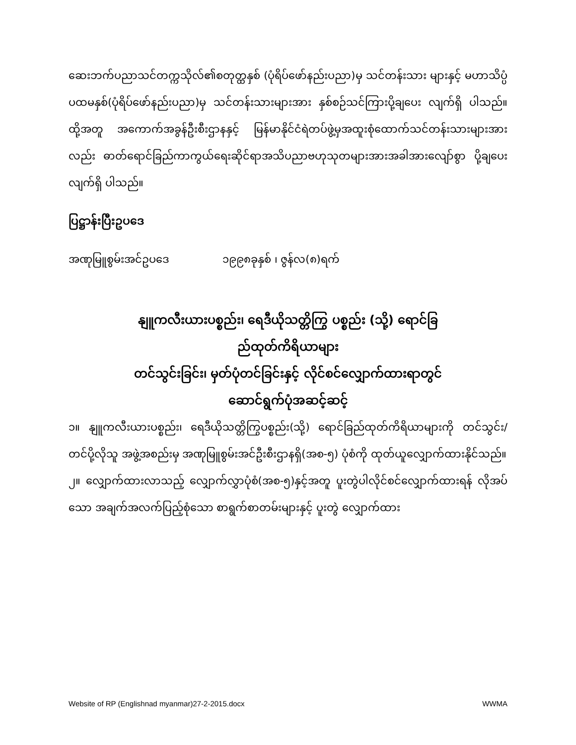ဆေးဘက်ပညာသင်တက္ကသိုလ်၏စတုတ္ထနှစ် (ပုံရိပ်ဖော်နည်းပညာ)မှ သင်တန်းသား များနှင့် မဟာသိပ္ပံပထမနှစ်(ပုံရိပ်ဖော်နည်းပညာ)မှ သင်တန်းသားများအား နှစ်စဉ်သင်ကြားပို့ချပေး လျက်ရှိ ပါသည်။ ထို့အတူ အကောက်အခွန်ဦးစီးဌာနနှင့် မြန်မာနိုင်ငံရဲတပ်ဖွဲ့မှအထူးစုံထောက်သင်တန်းသားများအား လည်း ဓာတ်ရောင်ခြည်ကာကွယ်ရေးဆိုင်ရာအသိပညာဗဟုသုတများအားအခါအားလျော်စွာ ပို့ချပေးလျက်ရှိ ပါသည်။
ပြဋ္ဌာန်းပြီးဥပဒေ
အဏုမြူစွမ်းအင်ဥပဒေ ၁၉၉၈ခုနှစ် ၊ ဇွန်လ(၈)ရက်
နျူကလီးယားပစ္စည်း၊ ရေဒီယိုသတ္တိကြွ ပစ္စည်း (သို့) ရောင်ခြ
ည်ထုတ်ကိရိယာများ
တင်သွင်းခြင်း၊ မှတ်ပုံတင်ခြင်းနှင့် လိုင်စင်လျှောက်ထားရာတွင်
ဆောင်ရွက်ပုံအဆင့်ဆင့်
၁။ နျူကလီးယားပစ္စည်း၊ ရေဒီယိုသတ္တိကြွပစ္စည်း(သို့) ရောင်ခြည်ထုတ်ကိရိယာများကို တင်သွင်း/ တင်ပို့လိုသူ အဖွဲ့အစည်းမှ အဏုမြူစွမ်းအင်ဦးစီးဌာနရှိ(အစ-၅) ပုံစံကို ထုတ်ယူလျှောက်ထားနိုင်သည်။
၂။ လျှောက်ထားလာသည့် လျှောက်လွှာပုံစံ(အစ-၅)နှင့်အတူ ပူးတွဲပါလိုင်စင်လျှောက်ထားရန် လိုအပ်သော အချက်အလက်ပြည့်စုံသော စာရွက်စာတမ်းများနှင့် ပူးတွဲ လျှောက်ထား
Website of RP (Englishnad myanmar)27-2-2015.docx WWMA